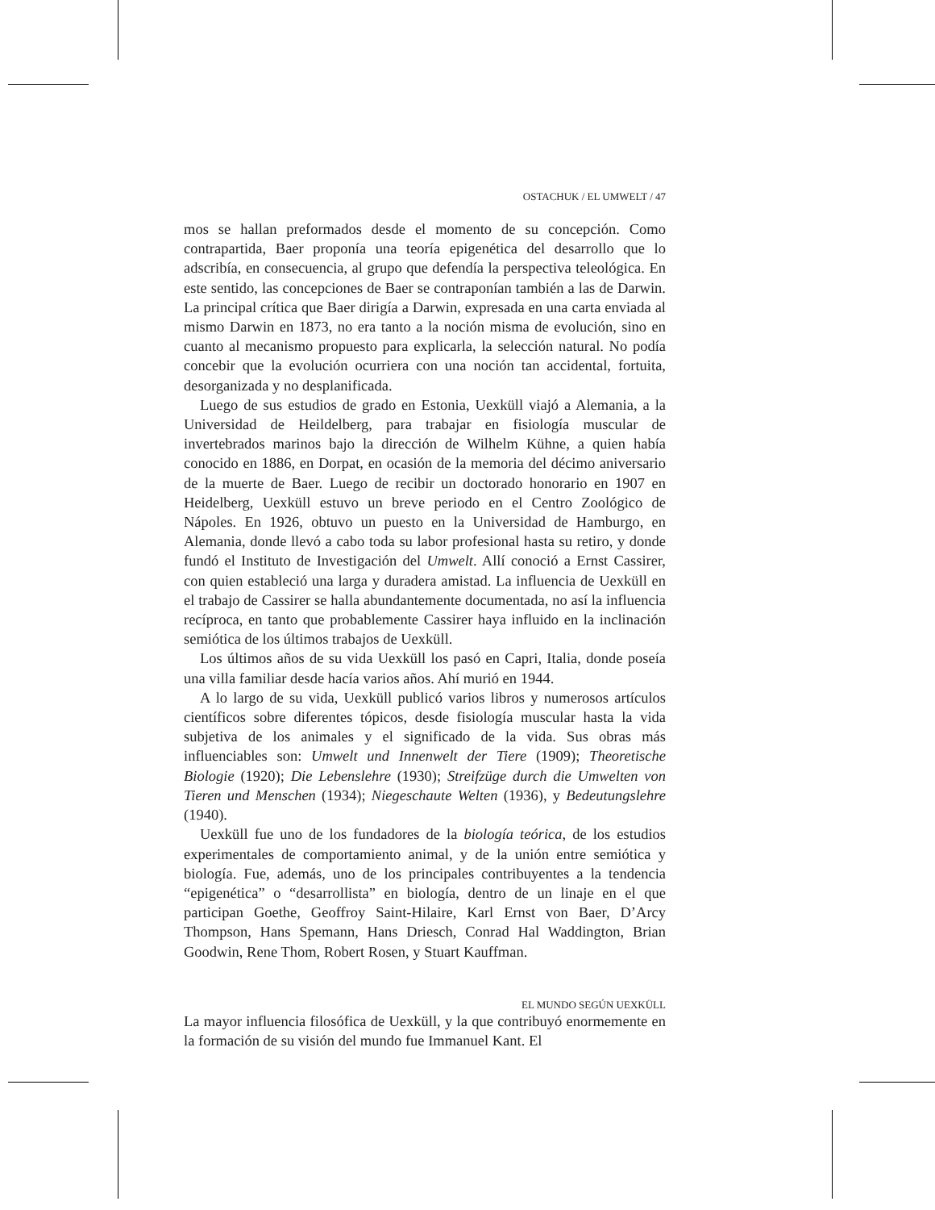OSTACHUK / EL UMWELT / 47
mos se hallan preformados desde el momento de su concepción. Como contrapartida, Baer proponía una teoría epigenética del desarrollo que lo adscribía, en consecuencia, al grupo que defendía la perspectiva teleológica. En este sentido, las concepciones de Baer se contraponían también a las de Darwin. La principal crítica que Baer dirigía a Darwin, expresada en una carta enviada al mismo Darwin en 1873, no era tanto a la noción misma de evolución, sino en cuanto al mecanismo propuesto para explicarla, la selección natural. No podía concebir que la evolución ocurriera con una noción tan accidental, fortuita, desorganizada y no desplanificada.
Luego de sus estudios de grado en Estonia, Uexküll viajó a Alemania, a la Universidad de Heildelberg, para trabajar en fisiología muscular de invertebrados marinos bajo la dirección de Wilhelm Kühne, a quien había conocido en 1886, en Dorpat, en ocasión de la memoria del décimo aniversario de la muerte de Baer. Luego de recibir un doctorado honorario en 1907 en Heidelberg, Uexküll estuvo un breve periodo en el Centro Zoológico de Nápoles. En 1926, obtuvo un puesto en la Universidad de Hamburgo, en Alemania, donde llevó a cabo toda su labor profesional hasta su retiro, y donde fundó el Instituto de Investigación del Umwelt. Allí conoció a Ernst Cassirer, con quien estableció una larga y duradera amistad. La influencia de Uexküll en el trabajo de Cassirer se halla abundantemente documentada, no así la influencia recíproca, en tanto que probablemente Cassirer haya influido en la inclinación semiótica de los últimos trabajos de Uexküll.
Los últimos años de su vida Uexküll los pasó en Capri, Italia, donde poseía una villa familiar desde hacía varios años. Ahí murió en 1944.
A lo largo de su vida, Uexküll publicó varios libros y numerosos artículos científicos sobre diferentes tópicos, desde fisiología muscular hasta la vida subjetiva de los animales y el significado de la vida. Sus obras más influenciables son: Umwelt und Innenwelt der Tiere (1909); Theoretische Biologie (1920); Die Lebenslehre (1930); Streifzüge durch die Umwelten von Tieren und Menschen (1934); Niegeschaute Welten (1936), y Bedeutungslehre (1940).
Uexküll fue uno de los fundadores de la biología teórica, de los estudios experimentales de comportamiento animal, y de la unión entre semiótica y biología. Fue, además, uno de los principales contribuyentes a la tendencia “epigenética” o “desarrollista” en biología, dentro de un linaje en el que participan Goethe, Geoffroy Saint-Hilaire, Karl Ernst von Baer, D’Arcy Thompson, Hans Spemann, Hans Driesch, Conrad Hal Waddington, Brian Goodwin, Rene Thom, Robert Rosen, y Stuart Kauffman.
EL MUNDO SEGÚN UEXKÜLL
La mayor influencia filosófica de Uexküll, y la que contribuyó enormemente en la formación de su visión del mundo fue Immanuel Kant. El